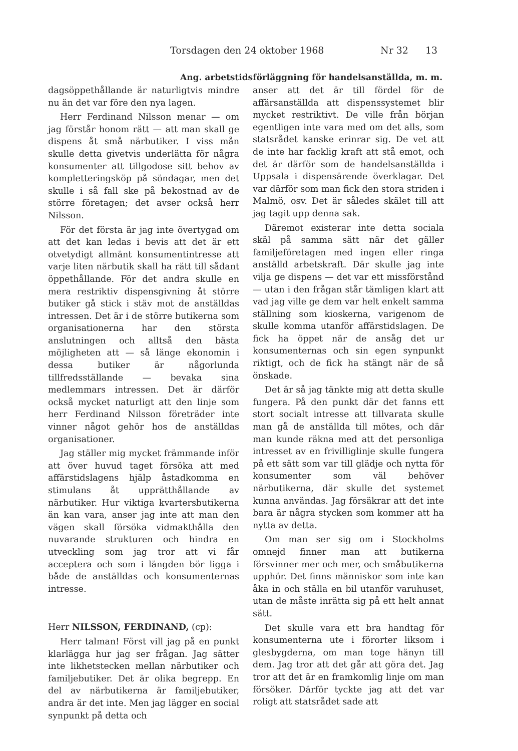Torsdagen den 24 oktober 1968 Nr 32 13
Ang. arbetstidsförläggning för handelsanställda, m. m.
dagsöppethållande är naturligtvis mindre nu än det var före den nya lagen.
Herr Ferdinand Nilsson menar — om jag förstår honom rätt — att man skall ge dispens åt små närbutiker. I viss mån skulle detta givetvis underlätta för några konsumenter att tillgodose sitt behov av kompletteringsköp på söndagar, men det skulle i så fall ske på bekostnad av de större företagen; det avser också herr Nilsson.
För det första är jag inte övertygad om att det kan ledas i bevis att det är ett otvetydigt allmänt konsumentintresse att varje liten närbutik skall ha rätt till sådant öppethållande. För det andra skulle en mera restriktiv dispensgivning åt större butiker gå stick i stäv mot de anställdas intressen. Det är i de större butikerna som organisationerna har den största anslutningen och alltså den bästa möjligheten att — så länge ekonomin i dessa butiker är någorlunda tillfredsställande — bevaka sina medlemmars intressen. Det är därför också mycket naturligt att den linje som herr Ferdinand Nilsson företräder inte vinner något gehör hos de anställdas organisationer.
Jag ställer mig mycket främmande inför att över huvud taget försöka att med affärstidslagens hjälp åstadkomma en stimulans åt upprätthållande av närbutiker. Hur viktiga kvartersbutikerna än kan vara, anser jag inte att man den vägen skall försöka vidmakthålla den nuvarande strukturen och hindra en utveckling som jag tror att vi får acceptera och som i längden bör ligga i både de anställdas och konsumenternas intresse.
Herr NILSSON, FERDINAND, (cp):
Herr talman! Först vill jag på en punkt klarlägga hur jag ser frågan. Jag sätter inte likhetstecken mellan närbutiker och familjebutiker. Det är olika begrepp. En del av närbutikerna är familjebutiker, andra är det inte. Men jag lägger en social synpunkt på detta och
anser att det är till fördel för de affärsanställda att dispenssystemet blir mycket restriktivt. De ville från början egentligen inte vara med om det alls, som statsrådet kanske erinrar sig. De vet att de inte har facklig kraft att stå emot, och det är därför som de handelsanställda i Uppsala i dispensärende överklagar. Det var därför som man fick den stora striden i Malmö, osv. Det är således skälet till att jag tagit upp denna sak.
Däremot existerar inte detta sociala skäl på samma sätt när det gäller familjeföretagen med ingen eller ringa anställd arbetskraft. Där skulle jag inte vilja ge dispens — det var ett missförstånd — utan i den frågan står tämligen klart att vad jag ville ge dem var helt enkelt samma ställning som kioskerna, varigenom de skulle komma utanför affärstidslagen. De fick ha öppet när de ansåg det ur konsumenternas och sin egen synpunkt riktigt, och de fick ha stängt när de så önskade.
Det är så jag tänkte mig att detta skulle fungera. På den punkt där det fanns ett stort socialt intresse att tillvarata skulle man gå de anställda till mötes, och där man kunde räkna med att det personliga intresset av en frivilliglinje skulle fungera på ett sätt som var till glädje och nytta för konsumenter som väl behöver närbutikerna, där skulle det systemet kunna användas. Jag försäkrar att det inte bara är några stycken som kommer att ha nytta av detta.
Om man ser sig om i Stockholms omnejd finner man att butikerna försvinner mer och mer, och småbutikerna upphör. Det finns människor som inte kan åka in och ställa en bil utanför varuhuset, utan de måste inrätta sig på ett helt annat sätt.
Det skulle vara ett bra handtag för konsumenterna ute i förorter liksom i glesbygderna, om man toge hänyn till dem. Jag tror att det går att göra det. Jag tror att det är en framkomlig linje om man försöker. Därför tyckte jag att det var roligt att statsrådet sade att